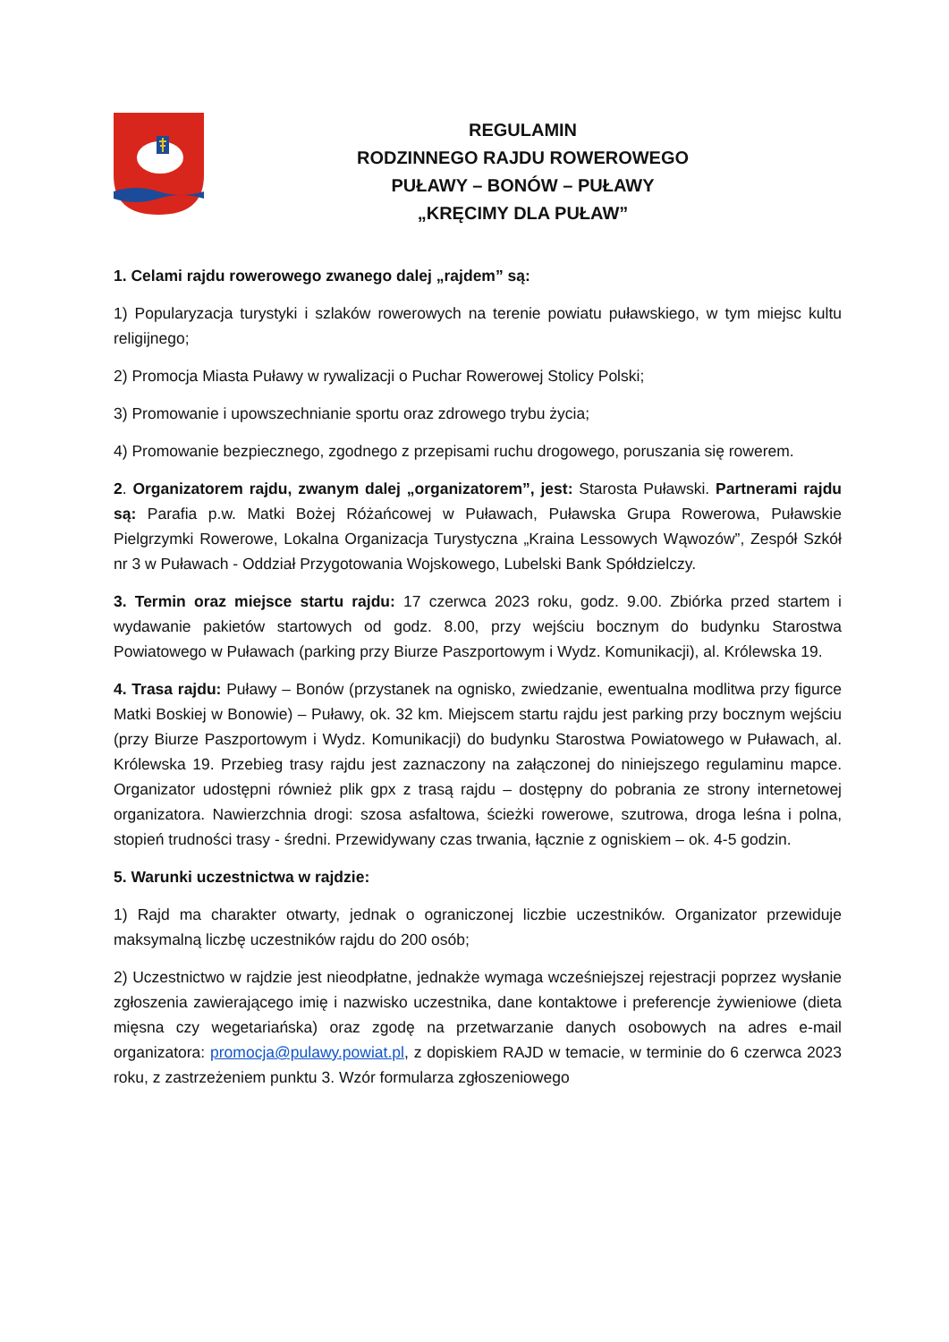REGULAMIN
RODZINNEGO RAJDU ROWEROWEGO
PUŁAWY – BONÓW – PUŁAWY
„KRĘCIMY DLA PUŁAW”
1. Celami rajdu rowerowego zwanego dalej „rajdem” są:
1) Popularyzacja turystyki i szlaków rowerowych na terenie powiatu puławskiego, w tym miejsc kultu religijnego;
2) Promocja Miasta Puławy w rywalizacji o Puchar Rowerowej Stolicy Polski;
3) Promowanie i upowszechnianie sportu oraz zdrowego trybu życia;
4) Promowanie bezpiecznego, zgodnego z przepisami ruchu drogowego, poruszania się rowerem.
2. Organizatorem rajdu, zwanym dalej „organizatorem”, jest: Starosta Puławski. Partnerami rajdu są: Parafia p.w. Matki Bożej Różańcowej w Puławach, Puławska Grupa Rowerowa, Puławskie Pielgrzymki Rowerowe, Lokalna Organizacja Turystyczna „Kraina Lessowych Wąwozów”, Zespół Szkół nr 3 w Puławach - Oddział Przygotowania Wojskowego, Lubelski Bank Spółdzielczy.
3. Termin oraz miejsce startu rajdu: 17 czerwca 2023 roku, godz. 9.00. Zbiórka przed startem i wydawanie pakietów startowych od godz. 8.00, przy wejściu bocznym do budynku Starostwa Powiatowego w Puławach (parking przy Biurze Paszportowym i Wydz. Komunikacji), al. Królewska 19.
4. Trasa rajdu: Puławy – Bonów (przystanek na ognisko, zwiedzanie, ewentualna modlitwa przy figurce Matki Boskiej w Bonowie) – Puławy, ok. 32 km. Miejscem startu rajdu jest parking przy bocznym wejściu (przy Biurze Paszportowym i Wydz. Komunikacji) do budynku Starostwa Powiatowego w Puławach, al. Królewska 19. Przebieg trasy rajdu jest zaznaczony na załączonej do niniejszego regulaminu mapce. Organizator udostępni również plik gpx z trasą rajdu – dostępny do pobrania ze strony internetowej organizatora. Nawierzchnia drogi: szosa asfaltowa, ścieżki rowerowe, szutrowa, droga leśna i polna, stopień trudności trasy - średni. Przewidywany czas trwania, łącznie z ogniskiem – ok. 4-5 godzin.
5. Warunki uczestnictwa w rajdzie:
1) Rajd ma charakter otwarty, jednak o ograniczonej liczbie uczestników. Organizator przewiduje maksymalną liczbę uczestników rajdu do 200 osób;
2) Uczestnictwo w rajdzie jest nieodpłatne, jednakże wymaga wcześniejszej rejestracji poprzez wysłanie zgłoszenia zawierającego imię i nazwisko uczestnika, dane kontaktowe i preferencje żywieniowe (dieta mięsna czy wegetariańska) oraz zgodę na przetwarzanie danych osobowych na adres e-mail organizatora: promocja@pulawy.powiat.pl, z dopiskiem RAJD w temacie, w terminie do 6 czerwca 2023 roku, z zastrzeżeniem punktu 3. Wzór formularza zgłoszeniowego